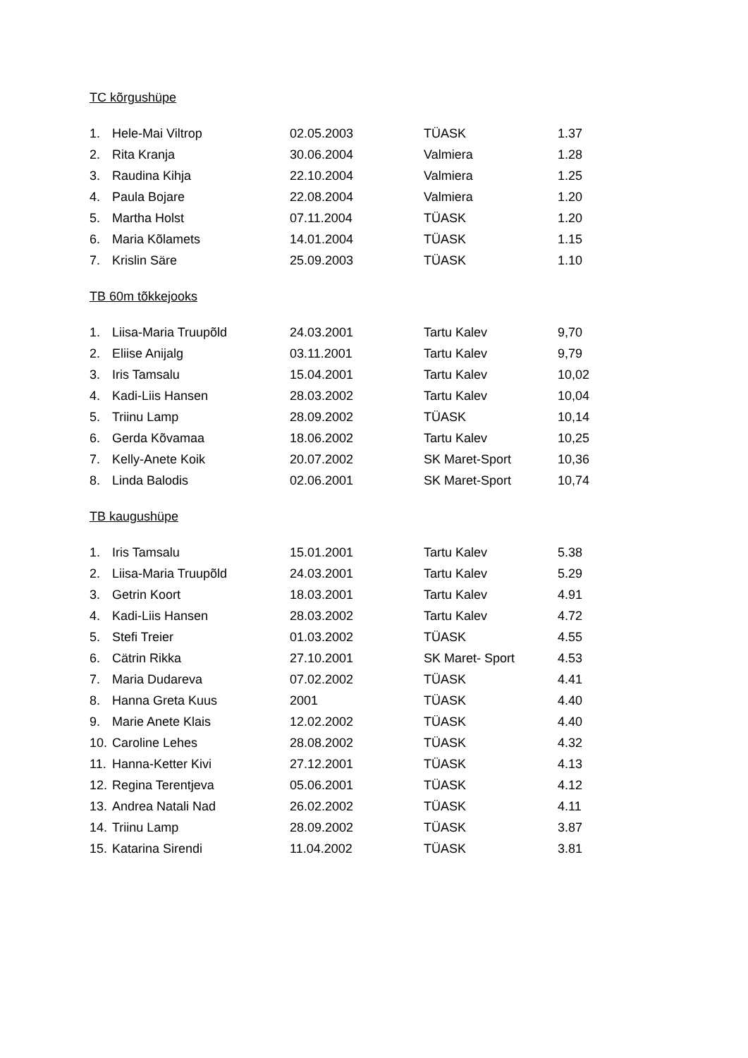TC kõrgushüpe
| 1. | Hele-Mai Viltrop | 02.05.2003 | TÜASK | 1.37 |
| 2. | Rita Kranja | 30.06.2004 | Valmiera | 1.28 |
| 3. | Raudina Kihja | 22.10.2004 | Valmiera | 1.25 |
| 4. | Paula Bojare | 22.08.2004 | Valmiera | 1.20 |
| 5. | Martha Holst | 07.11.2004 | TÜASK | 1.20 |
| 6. | Maria Kõlamets | 14.01.2004 | TÜASK | 1.15 |
| 7. | Krislin Säre | 25.09.2003 | TÜASK | 1.10 |
TB 60m tõkkejooks
| 1. | Liisa-Maria Truupõld | 24.03.2001 | Tartu Kalev | 9,70 |
| 2. | Eliise Anijalg | 03.11.2001 | Tartu Kalev | 9,79 |
| 3. | Iris Tamsalu | 15.04.2001 | Tartu Kalev | 10,02 |
| 4. | Kadi-Liis Hansen | 28.03.2002 | Tartu Kalev | 10,04 |
| 5. | Triinu Lamp | 28.09.2002 | TÜASK | 10,14 |
| 6. | Gerda Kõvamaa | 18.06.2002 | Tartu Kalev | 10,25 |
| 7. | Kelly-Anete Koik | 20.07.2002 | SK Maret-Sport | 10,36 |
| 8. | Linda Balodis | 02.06.2001 | SK Maret-Sport | 10,74 |
TB kaugushüpe
| 1. | Iris Tamsalu | 15.01.2001 | Tartu Kalev | 5.38 |
| 2. | Liisa-Maria Truupõld | 24.03.2001 | Tartu Kalev | 5.29 |
| 3. | Getrin Koort | 18.03.2001 | Tartu Kalev | 4.91 |
| 4. | Kadi-Liis Hansen | 28.03.2002 | Tartu Kalev | 4.72 |
| 5. | Stefi Treier | 01.03.2002 | TÜASK | 4.55 |
| 6. | Cätrin Rikka | 27.10.2001 | SK Maret- Sport | 4.53 |
| 7. | Maria Dudareva | 07.02.2002 | TÜASK | 4.41 |
| 8. | Hanna Greta Kuus | 2001 | TÜASK | 4.40 |
| 9. | Marie Anete Klais | 12.02.2002 | TÜASK | 4.40 |
| 10. | Caroline Lehes | 28.08.2002 | TÜASK | 4.32 |
| 11. | Hanna-Ketter Kivi | 27.12.2001 | TÜASK | 4.13 |
| 12. | Regina Terentjeva | 05.06.2001 | TÜASK | 4.12 |
| 13. | Andrea Natali Nad | 26.02.2002 | TÜASK | 4.11 |
| 14. | Triinu Lamp | 28.09.2002 | TÜASK | 3.87 |
| 15. | Katarina Sirendi | 11.04.2002 | TÜASK | 3.81 |